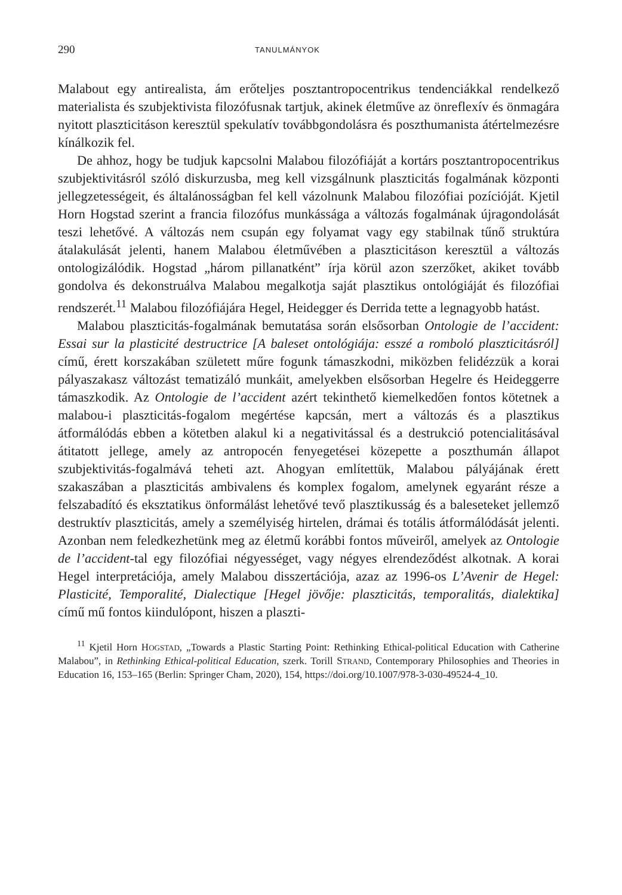290 TANULMÁNYOK
Malabout egy antirealista, ám erőteljes posztantropocentrikus tendenciákkal rendelkező materialista és szubjektivista filozófusnak tartjuk, akinek életműve az önreflexív és önmagára nyitott plaszticitáson keresztül spekulatív továbbgondolásra és poszthumanista átértelmezésre kínálkozik fel.
De ahhoz, hogy be tudjuk kapcsolni Malabou filozófiáját a kortárs posztantropocentrikus szubjektivitásról szóló diskurzusba, meg kell vizsgálnunk plaszticitás fogalmának központi jellegzetességeit, és általánosságban fel kell vázolnunk Malabou filozófiai pozícióját. Kjetil Horn Hogstad szerint a francia filozófus munkássága a változás fogalmának újragondolását teszi lehetővé. A változás nem csupán egy folyamat vagy egy stabilnak tűnő struktúra átalakulását jelenti, hanem Malabou életművében a plaszticitáson keresztül a változás ontologizálódik. Hogstad „három pillanatként” írja körül azon szerzőket, akiket tovább gondolva és dekonstruálva Malabou megalkotja saját plasztikus ontológiáját és filozófiai rendszerét.<sup>11</sup> Malabou filozófiájára Hegel, Heidegger és Derrida tette a legnagyobb hatást.
Malabou plaszticitás-fogalmának bemutatása során elsősorban Ontologie de l’accident: Essai sur la plasticité destructrice [A baleset ontológiája: esszé a romboló plaszticitásról] című, érett korszakában született műre fogunk támaszkodni, miközben felidézzük a korai pályaszakasz változást tematizáló munkáit, amelyekben elsősorban Hegelre és Heideggerre támaszkodik. Az Ontologie de l’accident azért tekinthető kiemelkedően fontos kötetnek a malabou-i plaszticitás-fogalom megértése kapcsán, mert a változás és a plasztikus átformálódás ebben a kötetben alakul ki a negativitással és a destrukció potencialitásával átitatott jellege, amely az antropocén fenyegetései közepette a poszthumán állapot szubjektivitás-fogalmává teheti azt. Ahogyan említettük, Malabou pályájának érett szakaszában a plaszticitás ambivalens és komplex fogalom, amelynek egyaránt része a felszabadító és eksztatikus önformálást lehetővé tevő plasztikusság és a baleseteket jellemző destruktív plaszticitás, amely a személyiség hirtelen, drámai és totális átformálódását jelenti. Azonban nem feledkezhetünk meg az életmű korábbi fontos műveiről, amelyek az Ontologie de l’accident-tal egy filozófiai négyességet, vagy négyes elrendeződést alkotnak. A korai Hegel interpretációja, amely Malabou disszertációja, azaz az 1996-os L’Avenir de Hegel: Plasticité, Temporalité, Dialectique [Hegel jövője: plaszticitás, temporalitás, dialektika] című mű fontos kiindulópont, hiszen a plaszti-
<sup>11</sup> Kjetil Horn HOGSTAD, „Towards a Plastic Starting Point: Rethinking Ethical-political Education with Catherine Malabou”, in Rethinking Ethical-political Education, szerk. Torill STRAND, Contemporary Philosophies and Theories in Education 16, 153–165 (Berlin: Springer Cham, 2020), 154, https://doi.org/10.1007/978-3-030-49524-4_10.